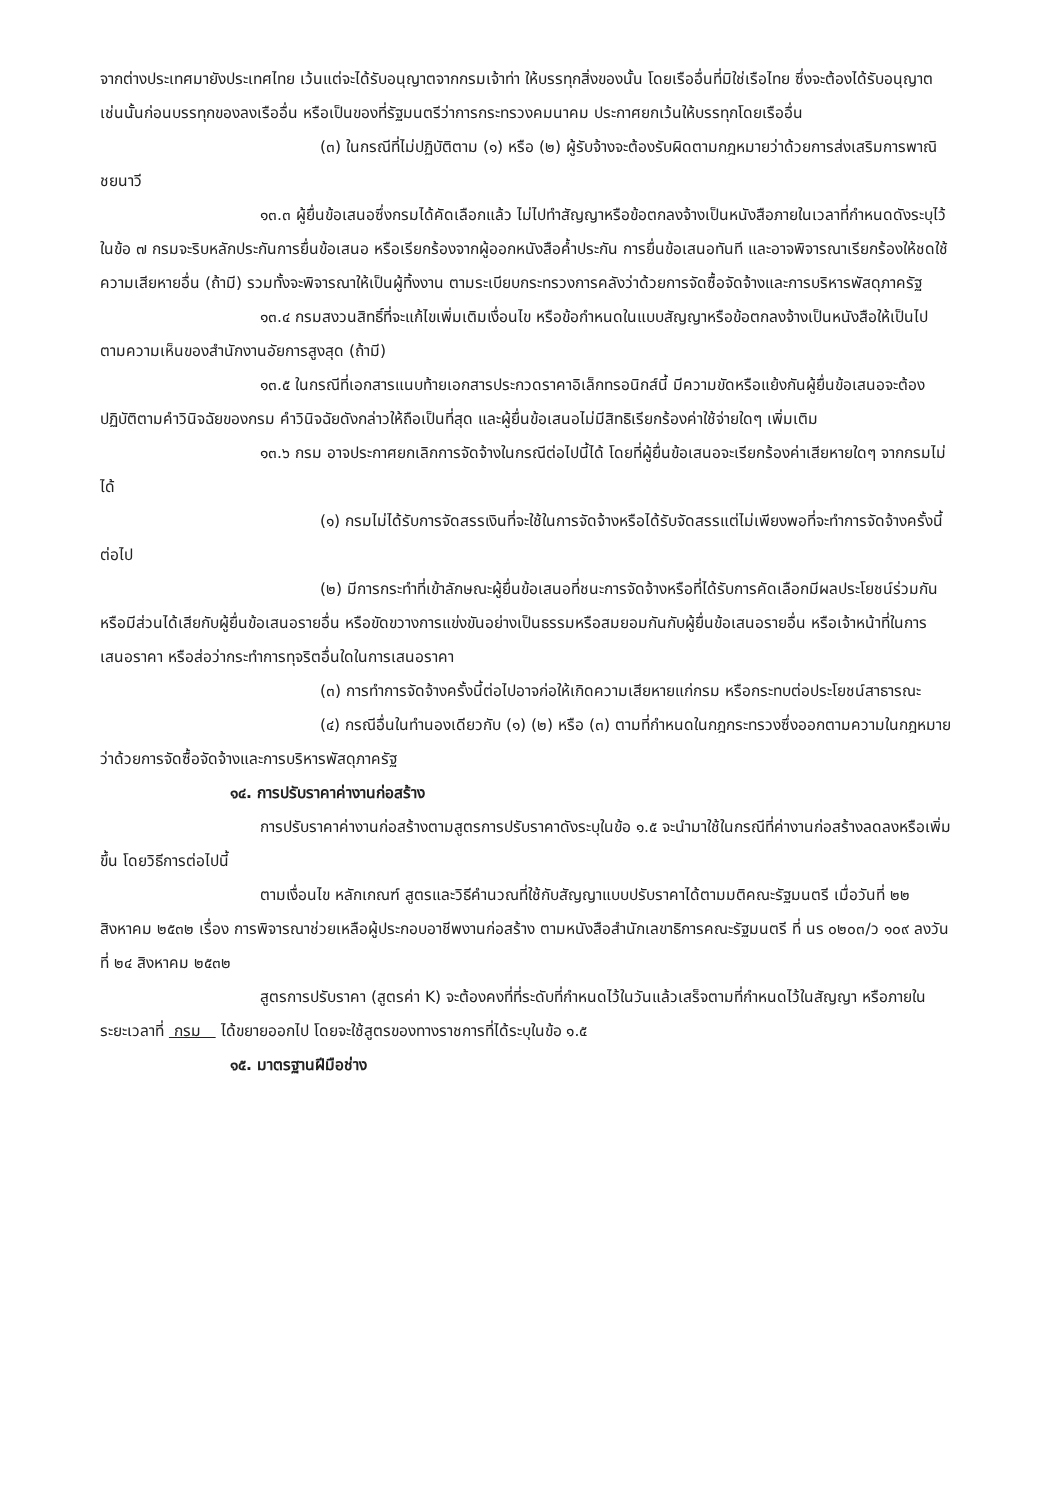จากต่างประเทศมายังประเทศไทย เว้นแต่จะได้รับอนุญาตจากกรมเจ้าท่า ให้บรรทุกสิ่งของนั้น โดยเรืออื่นที่มิใช่เรือไทย ซึ่งจะต้องได้รับอนุญาตเช่นนั้นก่อนบรรทุกของลงเรืออื่น หรือเป็นของที่รัฐมนตรีว่าการกระทรวงคมนาคม ประกาศยกเว้นให้บรรทุกโดยเรืออื่น
(๓) ในกรณีที่ไม่ปฏิบัติตาม (๑) หรือ (๒) ผู้รับจ้างจะต้องรับผิดตามกฎหมายว่าด้วยการส่งเสริมการพาณิชยนาวี
๑๓.๓ ผู้ยื่นข้อเสนอซึ่งกรมได้คัดเลือกแล้ว ไม่ไปทำสัญญาหรือข้อตกลงจ้างเป็นหนังสือภายในเวลาที่กำหนดดังระบุไว้ในข้อ ๗ กรมจะริบหลักประกันการยื่นข้อเสนอ หรือเรียกร้องจากผู้ออกหนังสือค้ำประกัน การยื่นข้อเสนอทันที และอาจพิจารณาเรียกร้องให้ชดใช้ความเสียหายอื่น (ถ้ามี) รวมทั้งจะพิจารณาให้เป็นผู้ทิ้งงาน ตามระเบียบกระทรวงการคลังว่าด้วยการจัดซื้อจัดจ้างและการบริหารพัสดุภาครัฐ
๑๓.๔ กรมสงวนสิทธิ์ที่จะแก้ไขเพิ่มเติมเงื่อนไข หรือข้อกำหนดในแบบสัญญาหรือข้อตกลงจ้างเป็นหนังสือให้เป็นไปตามความเห็นของสำนักงานอัยการสูงสุด (ถ้ามี)
๑๓.๕ ในกรณีที่เอกสารแนบท้ายเอกสารประกวดราคาอิเล็กทรอนิกส์นี้ มีความขัดหรือแย้งกันผู้ยื่นข้อเสนอจะต้องปฏิบัติตามคำวินิจฉัยของกรม คำวินิจฉัยดังกล่าวให้ถือเป็นที่สุด และผู้ยื่นข้อเสนอไม่มีสิทธิเรียกร้องค่าใช้จ่ายใดๆ เพิ่มเติม
๑๓.๖ กรม อาจประกาศยกเลิกการจัดจ้างในกรณีต่อไปนี้ได้ โดยที่ผู้ยื่นข้อเสนอจะเรียกร้องค่าเสียหายใดๆ จากกรมไม่ได้
(๑) กรมไม่ได้รับการจัดสรรเงินที่จะใช้ในการจัดจ้างหรือได้รับจัดสรรแต่ไม่เพียงพอที่จะทำการจัดจ้างครั้งนี้ต่อไป
(๒) มีการกระทำที่เข้าลักษณะผู้ยื่นข้อเสนอที่ชนะการจัดจ้างหรือที่ได้รับการคัดเลือกมีผลประโยชน์ร่วมกัน หรือมีส่วนได้เสียกับผู้ยื่นข้อเสนอรายอื่น หรือขัดขวางการแข่งขันอย่างเป็นธรรมหรือสมยอมกันกับผู้ยื่นข้อเสนอรายอื่น หรือเจ้าหน้าที่ในการเสนอราคา หรือส่อว่ากระทำการทุจริตอื่นใดในการเสนอราคา
(๓) การทำการจัดจ้างครั้งนี้ต่อไปอาจก่อให้เกิดความเสียหายแก่กรม หรือกระทบต่อประโยชน์สาธารณะ
(๔) กรณีอื่นในทำนองเดียวกับ (๑) (๒) หรือ (๓) ตามที่กำหนดในกฎกระทรวงซึ่งออกตามความในกฎหมายว่าด้วยการจัดซื้อจัดจ้างและการบริหารพัสดุภาครัฐ
๑๔. การปรับราคาค่างานก่อสร้าง
การปรับราคาค่างานก่อสร้างตามสูตรการปรับราคาดังระบุในข้อ ๑.๕ จะนำมาใช้ในกรณีที่ค่างานก่อสร้างลดลงหรือเพิ่มขึ้น โดยวิธีการต่อไปนี้
ตามเงื่อนไข หลักเกณฑ์ สูตรและวิธีคำนวณที่ใช้กับสัญญาแบบปรับราคาได้ตามมติคณะรัฐมนตรี เมื่อวันที่ ๒๒ สิงหาคม ๒๕๓๒ เรื่อง การพิจารณาช่วยเหลือผู้ประกอบอาชีพงานก่อสร้าง ตามหนังสือสำนักเลขาธิการคณะรัฐมนตรี ที่ นร ๐๒๐๓/ว ๑๐๙ ลงวันที่ ๒๔ สิงหาคม ๒๕๓๒
สูตรการปรับราคา (สูตรค่า K) จะต้องคงที่ที่ระดับที่กำหนดไว้ในวันแล้วเสร็จตามที่กำหนดไว้ในสัญญา หรือภายในระยะเวลาที่ กรม ได้ขยายออกไป โดยจะใช้สูตรของทางราชการที่ได้ระบุในข้อ ๑.๕
๑๕. มาตรฐานฝีมือช่าง